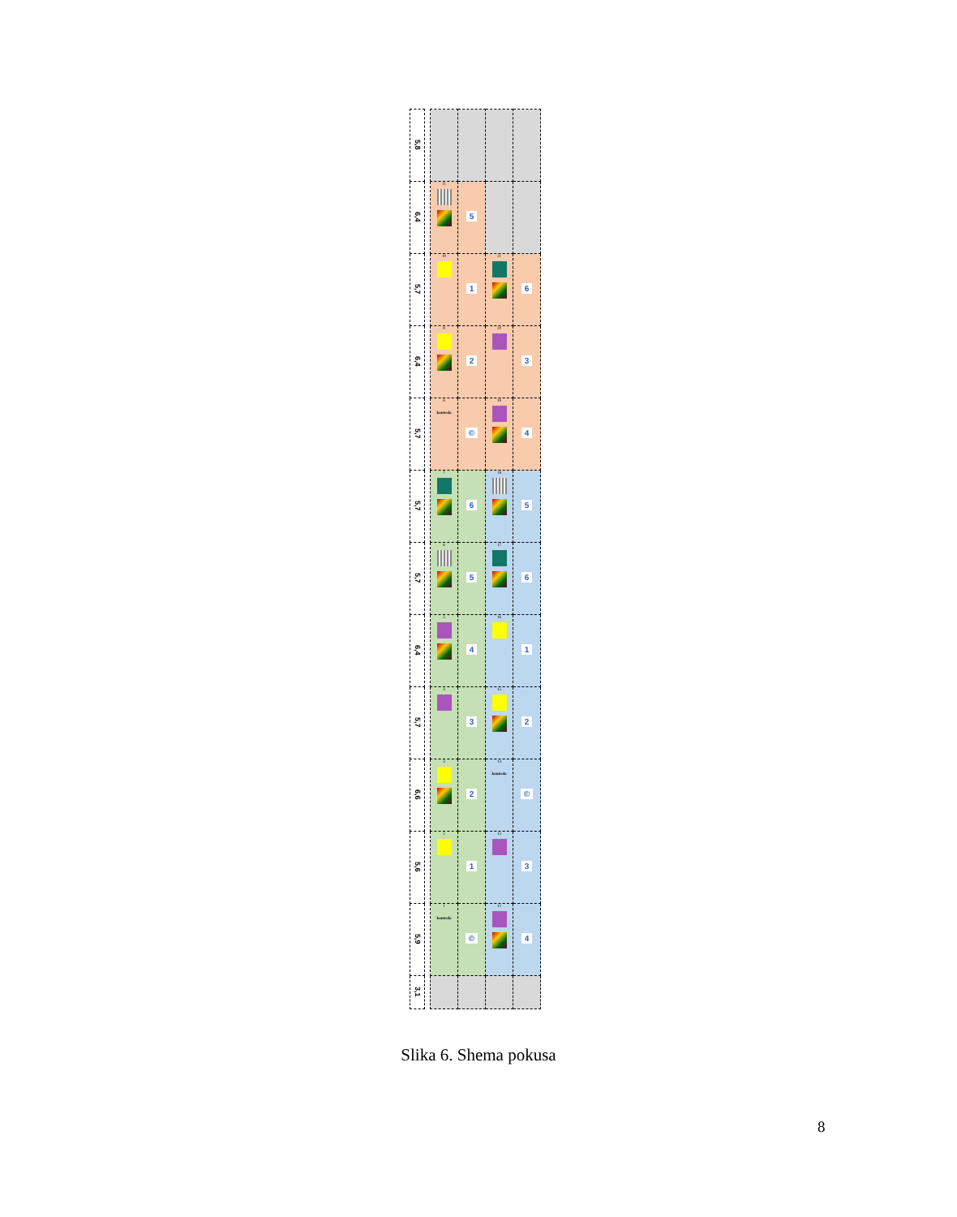| 5,8 | | | | | |
| 6,4 | | 11 | 5 | | |
| 5,7 | | 10 | 1 | 21 | 6 |
| 6,4 | | 9 | 2 | 20 | 3 |
| 5,7 | | 8 kontrola | © | 19 | 4 |
| 5,7 | | 7 | 6 | 18 | 5 |
| 5,7 | | 6 | 5 | 17 | 6 |
| 6,4 | | 5 | 4 | 16 | 1 |
| 5,7 | | 4 | 3 | 15 | 2 |
| 6,6 | | 3 | 2 | 14 kontrola | © |
| 5,6 | | 2 | 1 | 13 | 3 |
| 5,9 | | 1 kontrola | © | 12 | 4 |
| 3,1 | | | | | |
Slika 6. Shema pokusa
8